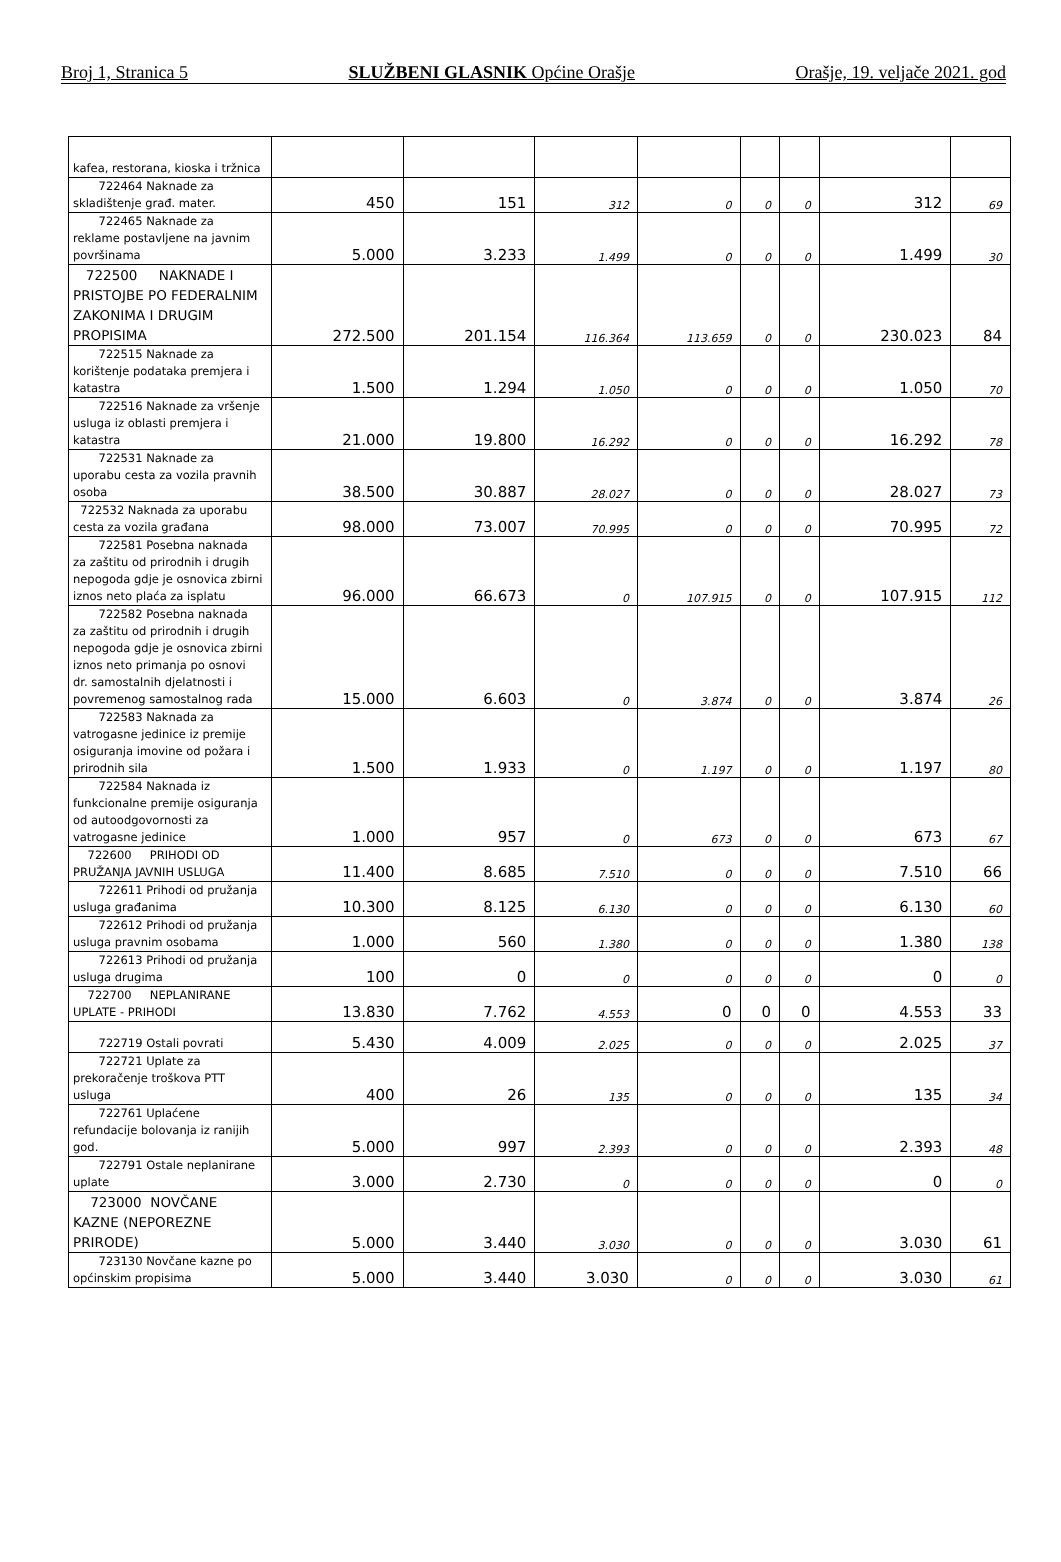Broj 1, Stranica 5 SLUŽBENI GLASNIK Općine Orašje Orašje, 19. veljače 2021. god
| kafea, restorana, kioska i tržnica | | | | | | | | |
| 722464 Naknade za skladištenje građ. mater. | 450 | 151 | 312 | 0 | 0 | 0 | 312 | 69 |
| 722465 Naknade za reklame postavljene na javnim površinama | 5.000 | 3.233 | 1.499 | 0 | 0 | 0 | 1.499 | 30 |
| 722500 NAKNADE I PRISTOJBE PO FEDERALNIM ZAKONIMA I DRUGIM PROPISIMA | 272.500 | 201.154 | 116.364 | 113.659 | 0 | 0 | 230.023 | 84 |
| 722515 Naknade za korištenje podataka premjera i katastra | 1.500 | 1.294 | 1.050 | 0 | 0 | 0 | 1.050 | 70 |
| 722516 Naknade za vršenje usluga iz oblasti premjera i katastra | 21.000 | 19.800 | 16.292 | 0 | 0 | 0 | 16.292 | 78 |
| 722531 Naknade za uporabu cesta za vozila pravnih osoba | 38.500 | 30.887 | 28.027 | 0 | 0 | 0 | 28.027 | 73 |
| 722532 Naknada za uporabu cesta za vozila građana | 98.000 | 73.007 | 70.995 | 0 | 0 | 0 | 70.995 | 72 |
| 722581 Posebna naknada za zaštitu od prirodnih i drugih nepogoda gdje je osnovica zbirni iznos neto plaća za isplatu | 96.000 | 66.673 | 0 | 107.915 | 0 | 0 | 107.915 | 112 |
| 722582 Posebna naknada za zaštitu od prirodnih i drugih nepogoda gdje je osnovica zbirni iznos neto primanja po osnovi dr. samostalnih djelatnosti i povremenog samostalnog rada | 15.000 | 6.603 | 0 | 3.874 | 0 | 0 | 3.874 | 26 |
| 722583 Naknada za vatrogasne jedinice iz premije osiguranja imovine od požara i prirodnih sila | 1.500 | 1.933 | 0 | 1.197 | 0 | 0 | 1.197 | 80 |
| 722584 Naknada iz funkcionalne premije osiguranja od autoodgovornosti za vatrogasne jedinice | 1.000 | 957 | 0 | 673 | 0 | 0 | 673 | 67 |
| 722600 PRIHODI OD PRUŽANJA JAVNIH USLUGA | 11.400 | 8.685 | 7.510 | 0 | 0 | 0 | 7.510 | 66 |
| 722611 Prihodi od pružanja usluga građanima | 10.300 | 8.125 | 6.130 | 0 | 0 | 0 | 6.130 | 60 |
| 722612 Prihodi od pružanja usluga pravnim osobama | 1.000 | 560 | 1.380 | 0 | 0 | 0 | 1.380 | 138 |
| 722613 Prihodi od pružanja usluga drugima | 100 | 0 | 0 | 0 | 0 | 0 | 0 | 0 |
| 722700 NEPLANIRANE UPLATE - PRIHODI | 13.830 | 7.762 | 4.553 | 0 | 0 | 0 | 4.553 | 33 |
| 722719 Ostali povrati | 5.430 | 4.009 | 2.025 | 0 | 0 | 0 | 2.025 | 37 |
| 722721 Uplate za prekoračenje troškova PTT usluga | 400 | 26 | 135 | 0 | 0 | 0 | 135 | 34 |
| 722761 Uplaćene refundacije bolovanja iz ranijih god. | 5.000 | 997 | 2.393 | 0 | 0 | 0 | 2.393 | 48 |
| 722791 Ostale neplanirane uplate | 3.000 | 2.730 | 0 | 0 | 0 | 0 | 0 | 0 |
| 723000 NOVČANE KAZNE (NEPOREZNE PRIRODE) | 5.000 | 3.440 | 3.030 | 0 | 0 | 0 | 3.030 | 61 |
| 723130 Novčane kazne po općinskim propisima | 5.000 | 3.440 | 3.030 | 0 | 0 | 0 | 3.030 | 61 |